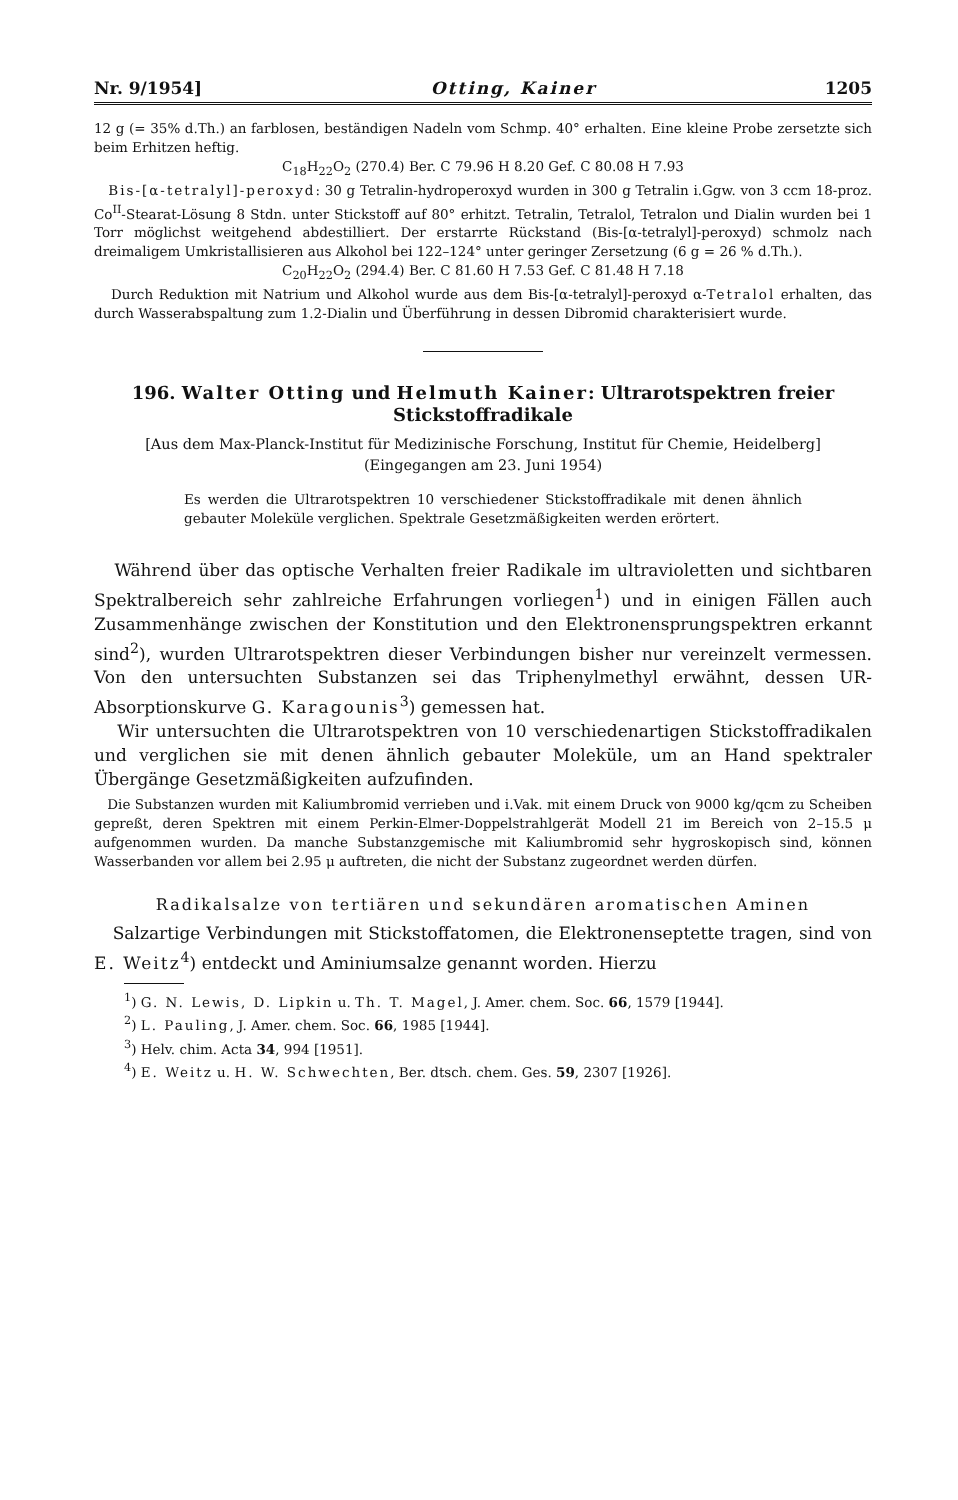Nr. 9/1954] Otting, Kainer 1205
12 g (= 35% d.Th.) an farblosen, beständigen Nadeln vom Schmp. 40° erhalten. Eine kleine Probe zersetzte sich beim Erhitzen heftig.
C<sub>18</sub>H<sub>22</sub>O<sub>2</sub> (270.4) Ber. C 79.96 H 8.20 Gef. C 80.08 H 7.93
Bis-[α-tetralyl]-peroxyd: 30 g Tetralin-hydroperoxyd wurden in 300 g Tetralin i.Ggw. von 3 ccm 18-proz. Co<sup>II</sup>-Stearat-Lösung 8 Stdn. unter Stickstoff auf 80° erhitzt. Tetralin, Tetralol, Tetralon und Dialin wurden bei 1 Torr möglichst weitgehend abdestilliert. Der erstarrte Rückstand (Bis-[α-tetralyl]-peroxyd) schmolz nach dreimaligem Umkristallisieren aus Alkohol bei 122–124° unter geringer Zersetzung (6 g = 26 % d.Th.).
C<sub>20</sub>H<sub>22</sub>O<sub>2</sub> (294.4) Ber. C 81.60 H 7.53 Gef. C 81.48 H 7.18
Durch Reduktion mit Natrium und Alkohol wurde aus dem Bis-[α-tetralyl]-peroxyd α-Tetralol erhalten, das durch Wasserabspaltung zum 1.2-Dialin und Überführung in dessen Dibromid charakterisiert wurde.
196. Walter Otting und Helmuth Kainer: Ultrarotspektren freier Stickstoffradikale
[Aus dem Max-Planck-Institut für Medizinische Forschung, Institut für Chemie, Heidelberg]
(Eingegangen am 23. Juni 1954)
Es werden die Ultrarotspektren 10 verschiedener Stickstoffradikale mit denen ähnlich gebauter Moleküle verglichen. Spektrale Gesetzmäßigkeiten werden erörtert.
Während über das optische Verhalten freier Radikale im ultravioletten und sichtbaren Spektralbereich sehr zahlreiche Erfahrungen vorliegen<sup>1</sup>) und in einigen Fällen auch Zusammenhänge zwischen der Konstitution und den Elektronensprungspektren erkannt sind<sup>2</sup>), wurden Ultrarotspektren dieser Verbindungen bisher nur vereinzelt vermessen. Von den untersuchten Substanzen sei das Triphenylmethyl erwähnt, dessen UR-Absorptionskurve G. Karagounis<sup>3</sup>) gemessen hat.
Wir untersuchten die Ultrarotspektren von 10 verschiedenartigen Stickstoffradikalen und verglichen sie mit denen ähnlich gebauter Moleküle, um an Hand spektraler Übergänge Gesetzmäßigkeiten aufzufinden.
Die Substanzen wurden mit Kaliumbromid verrieben und i.Vak. mit einem Druck von 9000 kg/qcm zu Scheiben gepreßt, deren Spektren mit einem Perkin-Elmer-Doppelstrahlgerät Modell 21 im Bereich von 2–15.5 μ aufgenommen wurden. Da manche Substanzgemische mit Kaliumbromid sehr hygroskopisch sind, können Wasserbanden vor allem bei 2.95 μ auftreten, die nicht der Substanz zugeordnet werden dürfen.
Radikalsalze von tertiären und sekundären aromatischen Aminen
Salzartige Verbindungen mit Stickstoffatomen, die Elektronenseptette tragen, sind von E. Weitz<sup>4</sup>) entdeckt und Aminiumsalze genannt worden. Hierzu
<sup>1</sup>) G. N. Lewis, D. Lipkin u. Th. T. Magel, J. Amer. chem. Soc. 66, 1579 [1944].
<sup>2</sup>) L. Pauling, J. Amer. chem. Soc. 66, 1985 [1944].
<sup>3</sup>) Helv. chim. Acta 34, 994 [1951].
<sup>4</sup>) E. Weitz u. H. W. Schwechten, Ber. dtsch. chem. Ges. 59, 2307 [1926].